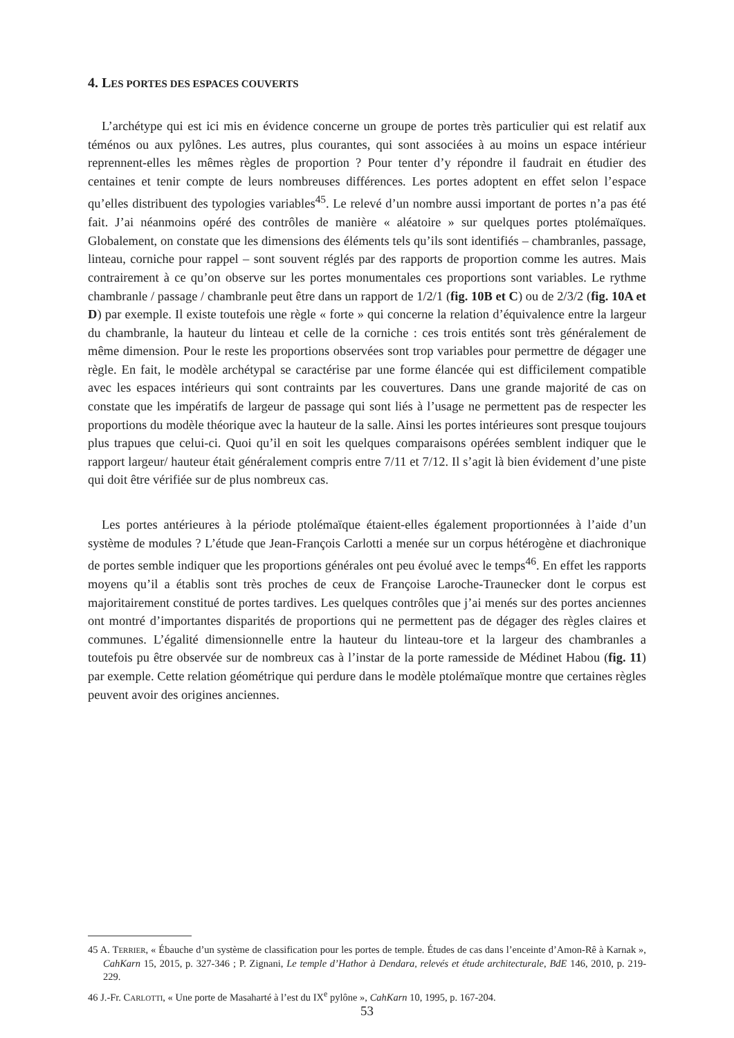4. LES PORTES DES ESPACES COUVERTS
L’archétype qui est ici mis en évidence concerne un groupe de portes très particulier qui est relatif aux téménos ou aux pylônes. Les autres, plus courantes, qui sont associées à au moins un espace intérieur reprennent-elles les mêmes règles de proportion ? Pour tenter d’y répondre il faudrait en étudier des centaines et tenir compte de leurs nombreuses différences. Les portes adoptent en effet selon l’espace qu’elles distribuent des typologies variables<sup>45</sup>. Le relevé d’un nombre aussi important de portes n’a pas été fait. J’ai néanmoins opéré des contrôles de manière « aléatoire » sur quelques portes ptolémaïques. Globalement, on constate que les dimensions des éléments tels qu’ils sont identifiés – chambranles, passage, linteau, corniche pour rappel – sont souvent réglés par des rapports de proportion comme les autres. Mais contrairement à ce qu’on observe sur les portes monumentales ces proportions sont variables. Le rythme chambranle / passage / chambranle peut être dans un rapport de 1/2/1 (fig. 10B et C) ou de 2/3/2 (fig. 10A et D) par exemple. Il existe toutefois une règle « forte » qui concerne la relation d’équivalence entre la largeur du chambranle, la hauteur du linteau et celle de la corniche : ces trois entités sont très généralement de même dimension. Pour le reste les proportions observées sont trop variables pour permettre de dégager une règle. En fait, le modèle archétypal se caractérise par une forme élancée qui est difficilement compatible avec les espaces intérieurs qui sont contraints par les couvertures. Dans une grande majorité de cas on constate que les impératifs de largeur de passage qui sont liés à l’usage ne permettent pas de respecter les proportions du modèle théorique avec la hauteur de la salle. Ainsi les portes intérieures sont presque toujours plus trapues que celui-ci. Quoi qu’il en soit les quelques comparaisons opérées semblent indiquer que le rapport largeur/ hauteur était généralement compris entre 7/11 et 7/12. Il s’agit là bien évidement d’une piste qui doit être vérifiée sur de plus nombreux cas.
Les portes antérieures à la période ptolémaïque étaient-elles également proportionnées à l’aide d’un système de modules ? L’étude que Jean-François Carlotti a menée sur un corpus hétérogène et diachronique de portes semble indiquer que les proportions générales ont peu évolué avec le temps<sup>46</sup>. En effet les rapports moyens qu’il a établis sont très proches de ceux de Françoise Laroche-Traunecker dont le corpus est majoritairement constitué de portes tardives. Les quelques contrôles que j’ai menés sur des portes anciennes ont montré d’importantes disparités de proportions qui ne permettent pas de dégager des règles claires et communes. L’égalité dimensionnelle entre la hauteur du linteau-tore et la largeur des chambranles a toutefois pu être observée sur de nombreux cas à l’instar de la porte ramesside de Médinet Habou (fig. 11) par exemple. Cette relation géométrique qui perdure dans le modèle ptolémaïque montre que certaines règles peuvent avoir des origines anciennes.
45 A. TERRIER, « Ébauche d’un système de classification pour les portes de temple. Études de cas dans l’enceinte d’Amon-Rê à Karnak », CahKarn 15, 2015, p. 327-346 ; P. Zignani, Le temple d’Hathor à Dendara, relevés et étude architecturale, BdE 146, 2010, p. 219-229.
46 J.-Fr. CARLOTTI, « Une porte de Masaharté à l’est du IX<sup>e</sup> pylône », CahKarn 10, 1995, p. 167-204.
53